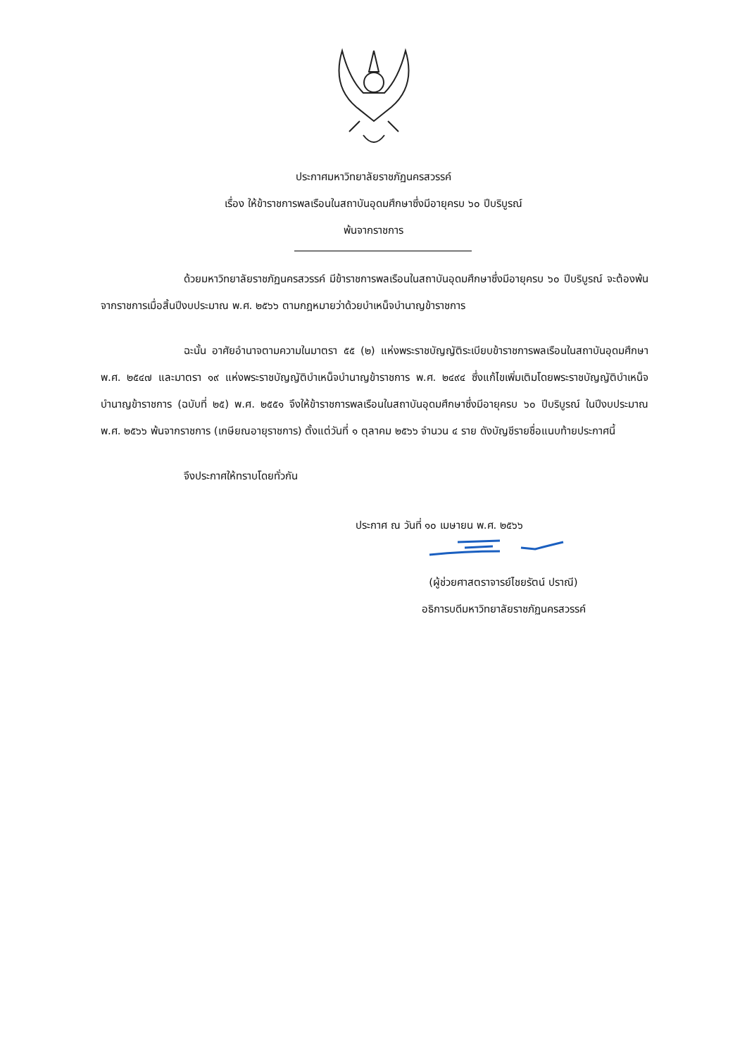ประกาศมหาวิทยาลัยราชภัฏนครสวรรค์
เรื่อง ให้ข้าราชการพลเรือนในสถาบันอุดมศึกษาซึ่งมีอายุครบ ๖๐ ปีบริบูรณ์
พ้นจากราชการ
ด้วยมหาวิทยาลัยราชภัฏนครสวรรค์ มีข้าราชการพลเรือนในสถาบันอุดมศึกษาซึ่งมีอายุครบ ๖๐ ปีบริบูรณ์ จะต้องพ้นจากราชการเมื่อสิ้นปีงบประมาณ พ.ศ. ๒๕๖๖ ตามกฎหมายว่าด้วยบำเหน็จบำนาญข้าราชการ
ฉะนั้น อาศัยอำนาจตามความในมาตรา ๕๕ (๒) แห่งพระราชบัญญัติระเบียบข้าราชการพลเรือนในสถาบันอุดมศึกษา พ.ศ. ๒๕๔๗ และมาตรา ๑๙ แห่งพระราชบัญญัติบำเหน็จบำนาญข้าราชการ พ.ศ. ๒๔๙๔ ซึ่งแก้ไขเพิ่มเติมโดยพระราชบัญญัติบำเหน็จบำนาญข้าราชการ (ฉบับที่ ๒๕) พ.ศ. ๒๕๕๑ จึงให้ข้าราชการพลเรือนในสถาบันอุดมศึกษาซึ่งมีอายุครบ ๖๐ ปีบริบูรณ์ ในปีงบประมาณ พ.ศ. ๒๕๖๖ พ้นจากราชการ (เกษียณอายุราชการ) ตั้งแต่วันที่ ๑ ตุลาคม ๒๕๖๖ จำนวน ๔ ราย ดังบัญชีรายชื่อแนบท้ายประกาศนี้
จึงประกาศให้ทราบโดยทั่วกัน
ประกาศ ณ วันที่ ๑๐ เมษายน พ.ศ. ๒๕๖๖
(ผู้ช่วยศาสตราจารย์ไชยรัตน์ ปราณี)
อธิการบดีมหาวิทยาลัยราชภัฏนครสวรรค์